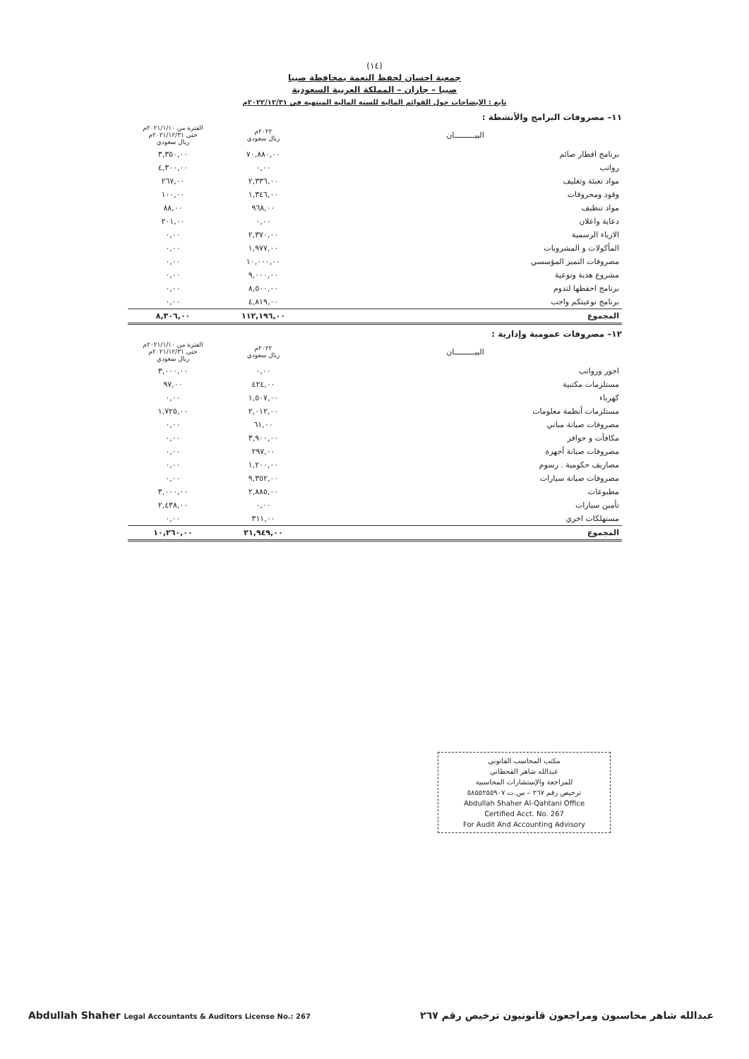(١٤)
جمعية احسان لحفظ النعمة بمحافظة صبيا
صبيا – جازان – المملكة العربية السعودية
تابع : الإيضاحات حول القوائم المالية للسنة المالية المنتهية في ٢٠٢٢/١٢/٣١م
١١– مصروفات البرامج والأنشطة :
| البيـــــــــان | ٢٠٢٢م ريال سعودي | الفترة من ٢٠٢١/١/١٠م حتى ٢٠٢١/١٢/٣١م ريال سعودي |
| --- | --- | --- |
| برنامج افطار صائم | ٧٠,٨٨٠,٠٠ | ٣,٣٥٠,٠٠ |
| رواتب | ٠,٠٠ | ٤,٣٠٠,٠٠ |
| مواد تعبئة وتغليف | ٢,٣٣٦,٠٠ | ٢٦٧,٠٠ |
| وقود ومحروقات | ١,٣٤٦,٠٠ | ١٠٠,٠٠ |
| مواد تنظيف | ٩٦٨,٠٠ | ٨٨,٠٠ |
| دعاية واعلان | ٠,٠٠ | ٢٠١,٠٠ |
| الازياء الرسمية | ٢,٣٧٠,٠٠ | ٠,٠٠ |
| المأكولات و المشروبات | ١,٩٧٧,٠٠ | ٠,٠٠ |
| مصروفات التميز المؤسسي | ١٠,٠٠٠,٠٠ | ٠,٠٠ |
| مشروع هدية وتوعية | ٩,٠٠٠,٠٠ | ٠,٠٠ |
| برنامج احفظها لتدوم | ٨,٥٠٠,٠٠ | ٠,٠٠ |
| برنامج توعيتكم واجب | ٤,٨١٩,٠٠ | ٠,٠٠ |
| المجموع | ١١٢,١٩٦,٠٠ | ٨,٣٠٦,٠٠ |
١٢– مصروفات عمومية وإدارية :
| البيـــــــــان | ٢٠٢٢م ريال سعودي | الفترة من ٢٠٢١/١/١٠م حتى ٢٠٢١/١٢/٣١م ريال سعودي |
| --- | --- | --- |
| اجور ورواتب | ٠,٠٠ | ٣,٠٠٠,٠٠ |
| مستلزمات مكتبية | ٤٢٤,٠٠ | ٩٧,٠٠ |
| كهرباء | ١,٥٠٧,٠٠ | ٠,٠٠ |
| مستلزمات أنظمة معلومات | ٢,٠١٢,٠٠ | ١,٧٢٥,٠٠ |
| مصروفات صيانة مباني | ٦١,٠٠ | ٠,٠٠ |
| مكافأت و حوافز | ٣,٩٠٠,٠٠ | ٠,٠٠ |
| مصروفات صيانة أجهزة | ٢٩٧,٠٠ | ٠,٠٠ |
| مصاريف حكومية . رسوم | ١,٢٠٠,٠٠ | ٠,٠٠ |
| مصروفات صيانة سيارات | ٩,٣٥٢,٠٠ | ٠,٠٠ |
| مطبوعات | ٢,٨٨٥,٠٠ | ٣,٠٠٠,٠٠ |
| تأمين سيارات | ٠,٠٠ | ٢,٤٣٨,٠٠ |
| مستهلكات اخري | ٣١١,٠٠ | ٠,٠٠ |
| المجموع | ٢١,٩٤٩,٠٠ | ١٠,٢٦٠,٠٠ |
مكتب المحاسب القانوني
عبدالله شاهر القحطاني
للمراجعة والإستشارات المحاسبية
ترخيص رقم ٢٦٧ – س.ت ٥٨٥٥٢٥٥٩٠٧
Abdullah Shaher Al-Qahtani Office
Certified Acct. No. 267
For Audit And Accounting Advisory
عبدالله شاهر محاسبون ومراجعون قانونيون ترخيص رقم ٢٦٧ Abdullah Shaher Legal Accountants & Auditors License No.: 267